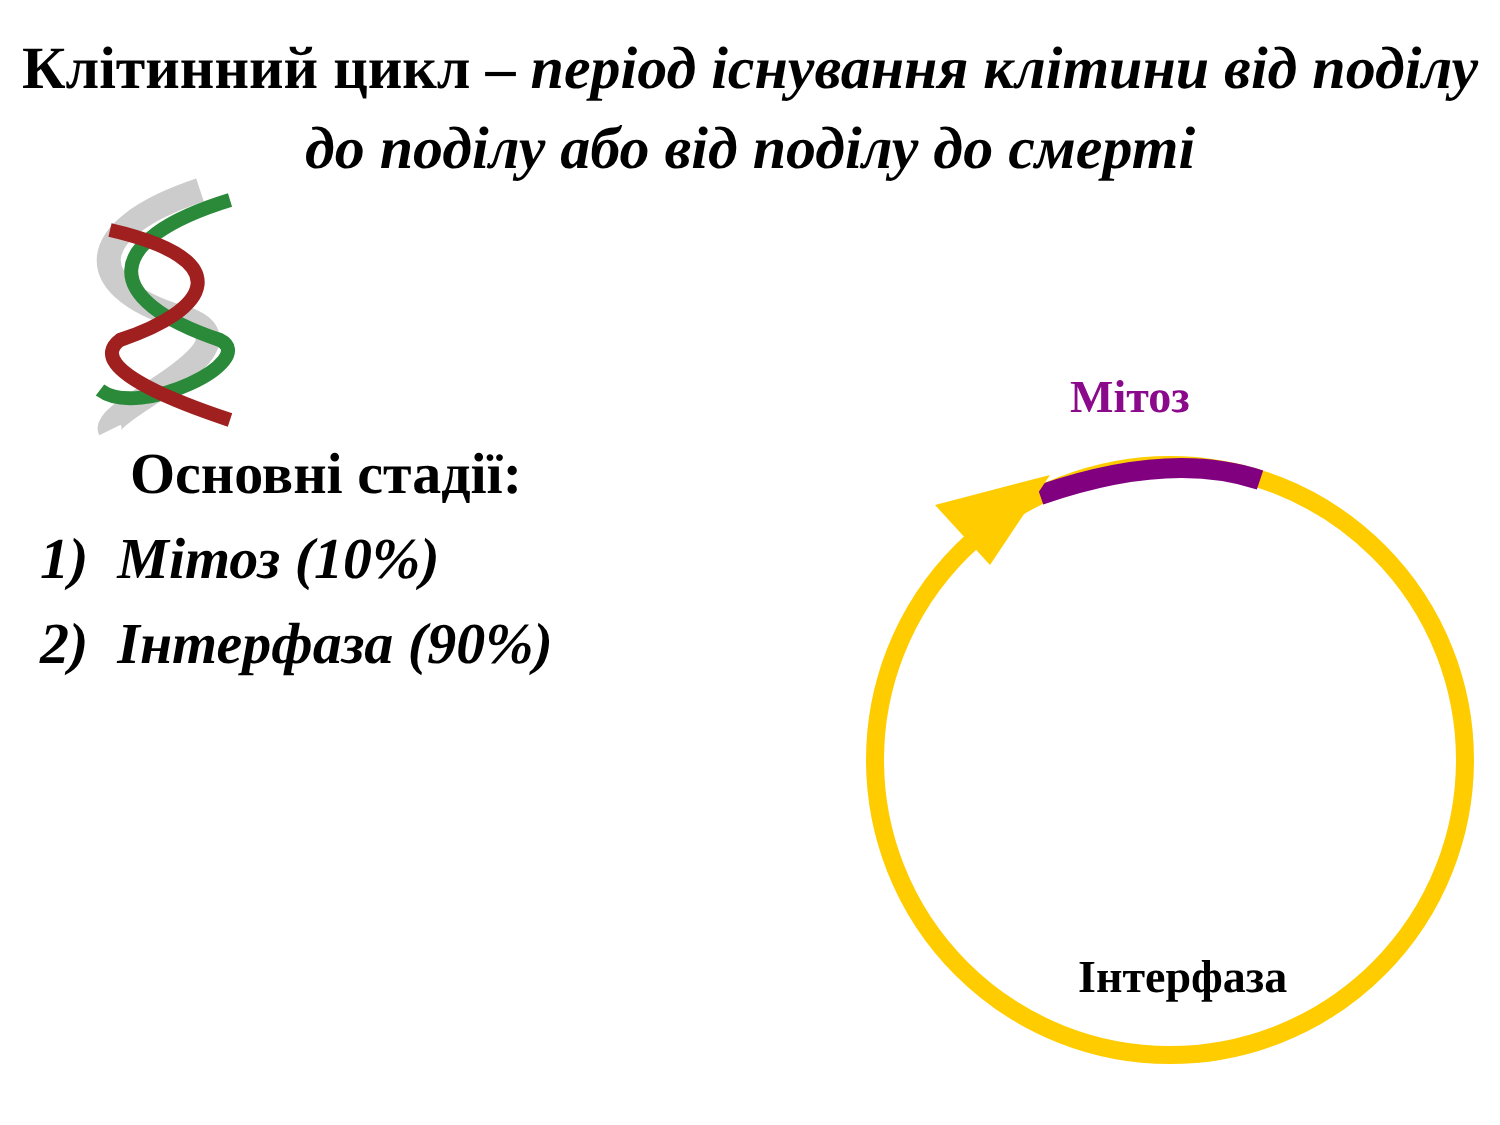Клітинний цикл – період існування клітини від поділу до поділу або від поділу до смерті
Основні стадії:
1) Мітоз (10%)
2) Інтерфаза (90%)
Мітоз
Інтерфаза